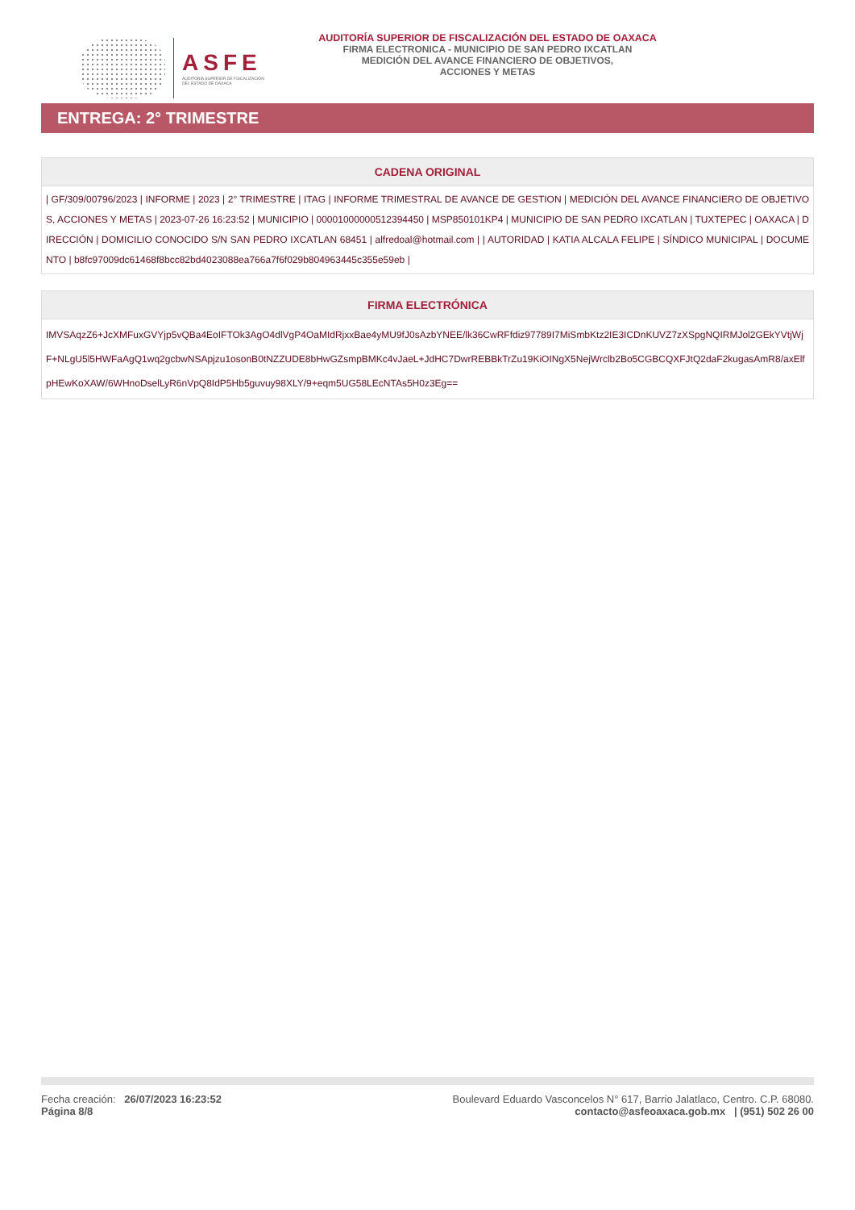ASFE
AUDITORÍA SUPERIOR DE FISCALIZACIÓN
DEL ESTADO DE OAXACA
AUDITORÍA SUPERIOR DE FISCALIZACIÓN DEL ESTADO DE OAXACA
FIRMA ELECTRONICA - MUNICIPIO DE SAN PEDRO IXCATLAN
MEDICIÓN DEL AVANCE FINANCIERO DE OBJETIVOS,
ACCIONES Y METAS
ENTREGA: 2° TRIMESTRE
| CADENA ORIGINAL |
| --- |
| / GF/309/00796/2023 / INFORME / 2023 / 2° TRIMESTRE / ITAG / INFORME TRIMESTRAL DE AVANCE DE GESTION / MEDICIÓN DEL AVANCE FINANCIERO DE OBJETIVOS, ACCIONES Y METAS / 2023-07-26 16:23:52 / MUNICIPIO / 00001000000512394450 / MSP850101KP4 / MUNICIPIO DE SAN PEDRO IXCATLAN / TUXTEPEC / OAXACA / DIRECCIÓN / DOMICILIO CONOCIDO S/N SAN PEDRO IXCATLAN 68451 / alfredoal@hotmail.com / / AUTORIDAD / KATIA ALCALA FELIPE / SÍNDICO MUNICIPAL / DOCUMENTO / b8fc97009dc61468f8bcc82bd4023088ea766a7f6f029b804963445c355e59eb / |
| FIRMA ELECTRÓNICA |
| --- |
| IMVSAqzZ6+JcXMFuxGVYjp5vQBa4EoIFTOk3AgO4dlVgP4OaMIdRjxxBae4yMU9fJ0sAzbYNEE/lk36CwRFfdiz97789I7MiSmbKtz2IE3ICDnKUVZ7zXSpgNQIRMJol2GEkYVtjWjF+NLgU5l5HWFaAgQ1wq2gcbwNSApjzu1osonB0tNZZUDE8bHwGZsmpBMKc4vJaeL+JdHC7DwrREBBkTrZu19KiOINgX5NejWrclb2Bo5CGBCQXFJtQ2daF2kugasAmR8/axElfpHEwKoXAW/6WHnoDselLyR6nVpQ8IdP5Hb5guvuy98XLY/9+eqm5UG58LEcNTAs5H0z3Eg== |
Fecha creación: 26/07/2023 16:23:52
Página 8/8
Boulevard Eduardo Vasconcelos N° 617, Barrio Jalatlaco, Centro. C.P. 68080.
contacto@asfeoaxaca.gob.mx | (951) 502 26 00